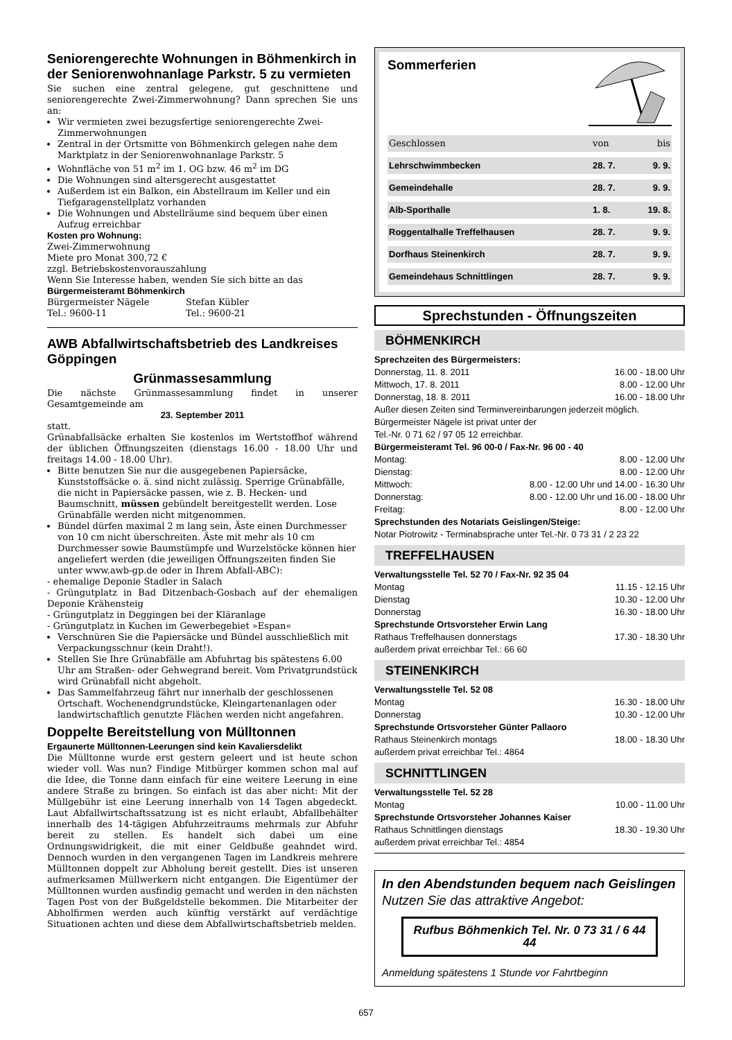Seniorengerechte Wohnungen in Böhmenkirch in der Seniorenwohnanlage Parkstr. 5 zu vermieten
Sie suchen eine zentral gelegene, gut geschnittene und seniorengerechte Zwei-Zimmerwohnung? Dann sprechen Sie uns an:
Wir vermieten zwei bezugsfertige seniorengerechte Zwei-Zimmerwohnungen
Zentral in der Ortsmitte von Böhmenkirch gelegen nahe dem Marktplatz in der Seniorenwohnanlage Parkstr. 5
Wohnfläche von 51 m<sup>2</sup> im 1. OG bzw. 46 m<sup>2</sup> im DG
Die Wohnungen sind altersgerecht ausgestattet
Außerdem ist ein Balkon, ein Abstellraum im Keller und ein Tiefgaragenstellplatz vorhanden
Die Wohnungen und Abstellräume sind bequem über einen Aufzug erreichbar
Kosten pro Wohnung:
Zwei-Zimmerwohnung
Miete pro Monat 300,72 €
zzgl. Betriebskostenvorauszahlung
Wenn Sie Interesse haben, wenden Sie sich bitte an das
Bürgermeisteramt Böhmenkirch
Bürgermeister Nägele
Tel.: 9600-11
Stefan Kübler
Tel.: 9600-21
AWB Abfallwirtschaftsbetrieb des Landkreises Göppingen
Grünmassesammlung
Die nächste Grünmassesammlung findet in unserer Gesamtgemeinde am
23. September 2011
statt.
Grünabfallsäcke erhalten Sie kostenlos im Wertstoffhof während der üblichen Öffnungszeiten (dienstags 16.00 - 18.00 Uhr und freitags 14.00 - 18.00 Uhr).
Bitte benutzen Sie nur die ausgegebenen Papiersäcke, Kunststoffsäcke o. ä. sind nicht zulässig. Sperrige Grünabfälle, die nicht in Papiersäcke passen, wie z. B. Hecken- und Baumschnitt, müssen gebündelt bereitgestellt werden. Lose Grünabfälle werden nicht mitgenommen.
Bündel dürfen maximal 2 m lang sein, Äste einen Durchmesser von 10 cm nicht überschreiten. Äste mit mehr als 10 cm Durchmesser sowie Baumstümpfe und Wurzelstöcke können hier angeliefert werden (die jeweiligen Öffnungszeiten finden Sie unter www.awb-gp.de oder in Ihrem Abfall-ABC):
- ehemalige Deponie Stadler in Salach
- Grüngutplatz in Bad Ditzenbach-Gosbach auf der ehemaligen Deponie Krähensteig
- Grüngutplatz in Deggingen bei der Kläranlage
- Grüngutplatz in Kuchen im Gewerbegebiet »Espan«
Verschnüren Sie die Papiersäcke und Bündel ausschließlich mit Verpackungsschnur (kein Draht!).
Stellen Sie Ihre Grünabfälle am Abfuhrtag bis spätestens 6.00 Uhr am Straßen- oder Gehwegrand bereit. Vom Privatgrundstück wird Grünabfall nicht abgeholt.
Das Sammelfahrzeug fährt nur innerhalb der geschlossenen Ortschaft. Wochenendgrundstücke, Kleingartenanlagen oder landwirtschaftlich genutzte Flächen werden nicht angefahren.
Doppelte Bereitstellung von Mülltonnen
Ergaunerte Mülltonnen-Leerungen sind kein Kavaliersdelikt
Die Mülltonne wurde erst gestern geleert und ist heute schon wieder voll. Was nun? Findige Mitbürger kommen schon mal auf die Idee, die Tonne dann einfach für eine weitere Leerung in eine andere Straße zu bringen. So einfach ist das aber nicht: Mit der Müllgebühr ist eine Leerung innerhalb von 14 Tagen abgedeckt. Laut Abfallwirtschaftssatzung ist es nicht erlaubt, Abfallbehälter innerhalb des 14-tägigen Abfuhrzeitraums mehrmals zur Abfuhr bereit zu stellen. Es handelt sich dabei um eine Ordnungswidrigkeit, die mit einer Geldbuße geahndet wird. Dennoch wurden in den vergangenen Tagen im Landkreis mehrere Mülltonnen doppelt zur Abholung bereit gestellt. Dies ist unseren aufmerksamen Müllwerkern nicht entgangen. Die Eigentümer der Mülltonnen wurden ausfindig gemacht und werden in den nächsten Tagen Post von der Bußgeldstelle bekommen. Die Mitarbeiter der Abholfirmen werden auch künftig verstärkt auf verdächtige Situationen achten und diese dem Abfallwirtschaftsbetrieb melden.
Sommerferien
| Geschlossen | von | bis |
| Lehrschwimmbecken | 28. 7. | 9. 9. |
| Gemeindehalle | 28. 7. | 9. 9. |
| Alb-Sporthalle | 1. 8. | 19. 8. |
| Roggentalhalle Treffelhausen | 28. 7. | 9. 9. |
| Dorfhaus Steinenkirch | 28. 7. | 9. 9. |
| Gemeindehaus Schnittlingen | 28. 7. | 9. 9. |
Sprechstunden - Öffnungszeiten
BÖHMENKIRCH
Sprechzeiten des Bürgermeisters:
Donnerstag, 11. 8. 2011 16.00 - 18.00 Uhr
Mittwoch, 17. 8. 2011 8.00 - 12.00 Uhr
Donnerstag, 18. 8. 2011 16.00 - 18.00 Uhr
Außer diesen Zeiten sind Terminvereinbarungen jederzeit möglich.
Bürgermeister Nägele ist privat unter der
Tel.-Nr. 0 71 62 / 97 05 12 erreichbar.
Bürgermeisteramt Tel. 96 00-0 / Fax-Nr. 96 00 - 40
Montag: 8.00 - 12.00 Uhr
Dienstag: 8.00 - 12.00 Uhr
Mittwoch: 8.00 - 12.00 Uhr und 14.00 - 16.30 Uhr
Donnerstag: 8.00 - 12.00 Uhr und 16.00 - 18.00 Uhr
Freitag: 8.00 - 12.00 Uhr
Sprechstunden des Notariats Geislingen/Steige:
Notar Piotrowitz - Terminabsprache unter Tel.-Nr. 0 73 31 / 2 23 22
TREFFELHAUSEN
Verwaltungsstelle Tel. 52 70 / Fax-Nr. 92 35 04
Montag 11.15 - 12.15 Uhr
Dienstag 10.30 - 12.00 Uhr
Donnerstag 16.30 - 18.00 Uhr
Sprechstunde Ortsvorsteher Erwin Lang
Rathaus Treffelhausen donnerstags 17.30 - 18.30 Uhr
außerdem privat erreichbar Tel.: 66 60
STEINENKIRCH
Verwaltungsstelle Tel. 52 08
Montag 16.30 - 18.00 Uhr
Donnerstag 10.30 - 12.00 Uhr
Sprechstunde Ortsvorsteher Günter Pallaoro
Rathaus Steinenkirch montags 18.00 - 18.30 Uhr
außerdem privat erreichbar Tel.: 4864
SCHNITTLINGEN
Verwaltungsstelle Tel. 52 28
Montag 10.00 - 11.00 Uhr
Sprechstunde Ortsvorsteher Johannes Kaiser
Rathaus Schnittlingen dienstags 18.30 - 19.30 Uhr
außerdem privat erreichbar Tel.: 4854
In den Abendstunden bequem nach Geislingen
Nutzen Sie das attraktive Angebot:
Rufbus Böhmenkich Tel. Nr. 0 73 31 / 6 44 44
Anmeldung spätestens 1 Stunde vor Fahrtbeginn
657